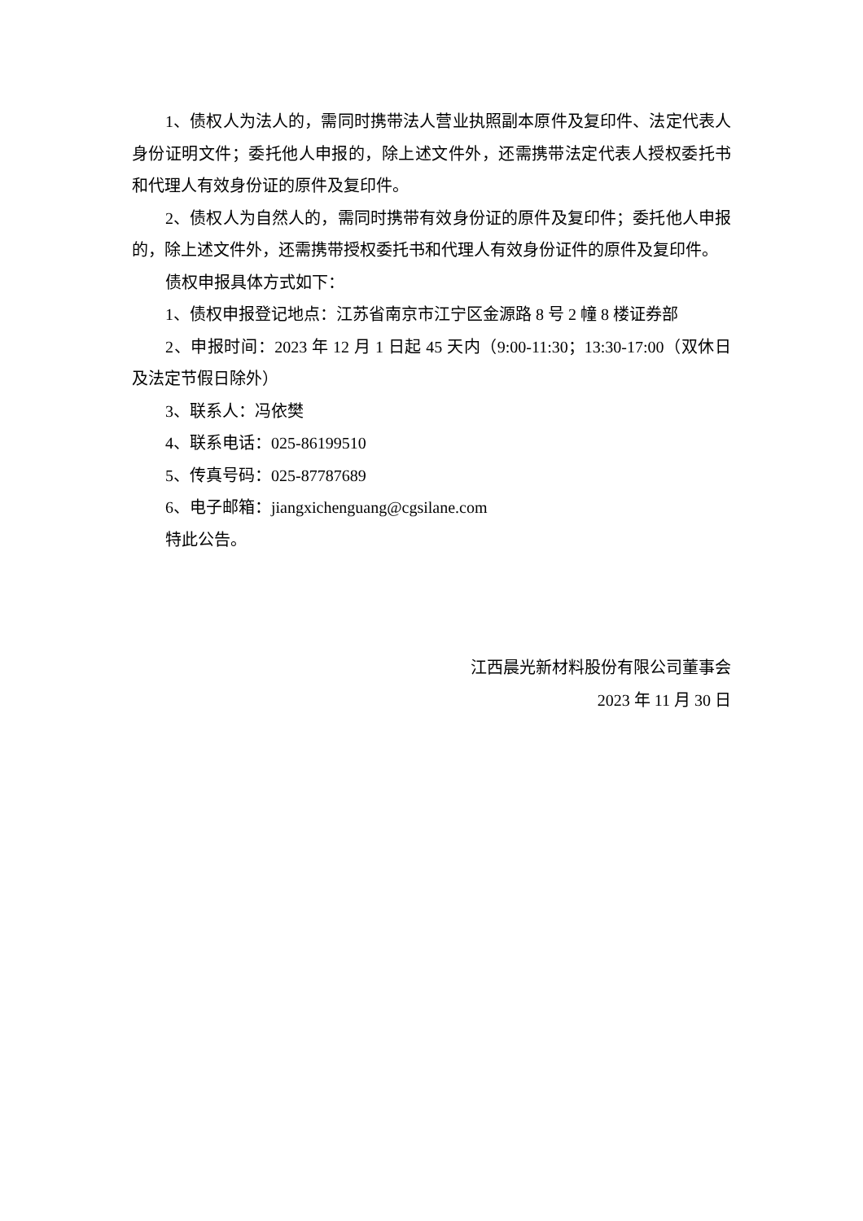1、债权人为法人的，需同时携带法人营业执照副本原件及复印件、法定代表人身份证明文件；委托他人申报的，除上述文件外，还需携带法定代表人授权委托书和代理人有效身份证的原件及复印件。
2、债权人为自然人的，需同时携带有效身份证的原件及复印件；委托他人申报的，除上述文件外，还需携带授权委托书和代理人有效身份证件的原件及复印件。
债权申报具体方式如下：
1、债权申报登记地点：江苏省南京市江宁区金源路 8 号 2 幢 8 楼证券部
2、申报时间：2023 年 12 月 1 日起 45 天内（9:00-11:30；13:30-17:00（双休日及法定节假日除外）
3、联系人：冯依樊
4、联系电话：025-86199510
5、传真号码：025-87787689
6、电子邮箱：jiangxichenguang@cgsilane.com
特此公告。
江西晨光新材料股份有限公司董事会
2023 年 11 月 30 日